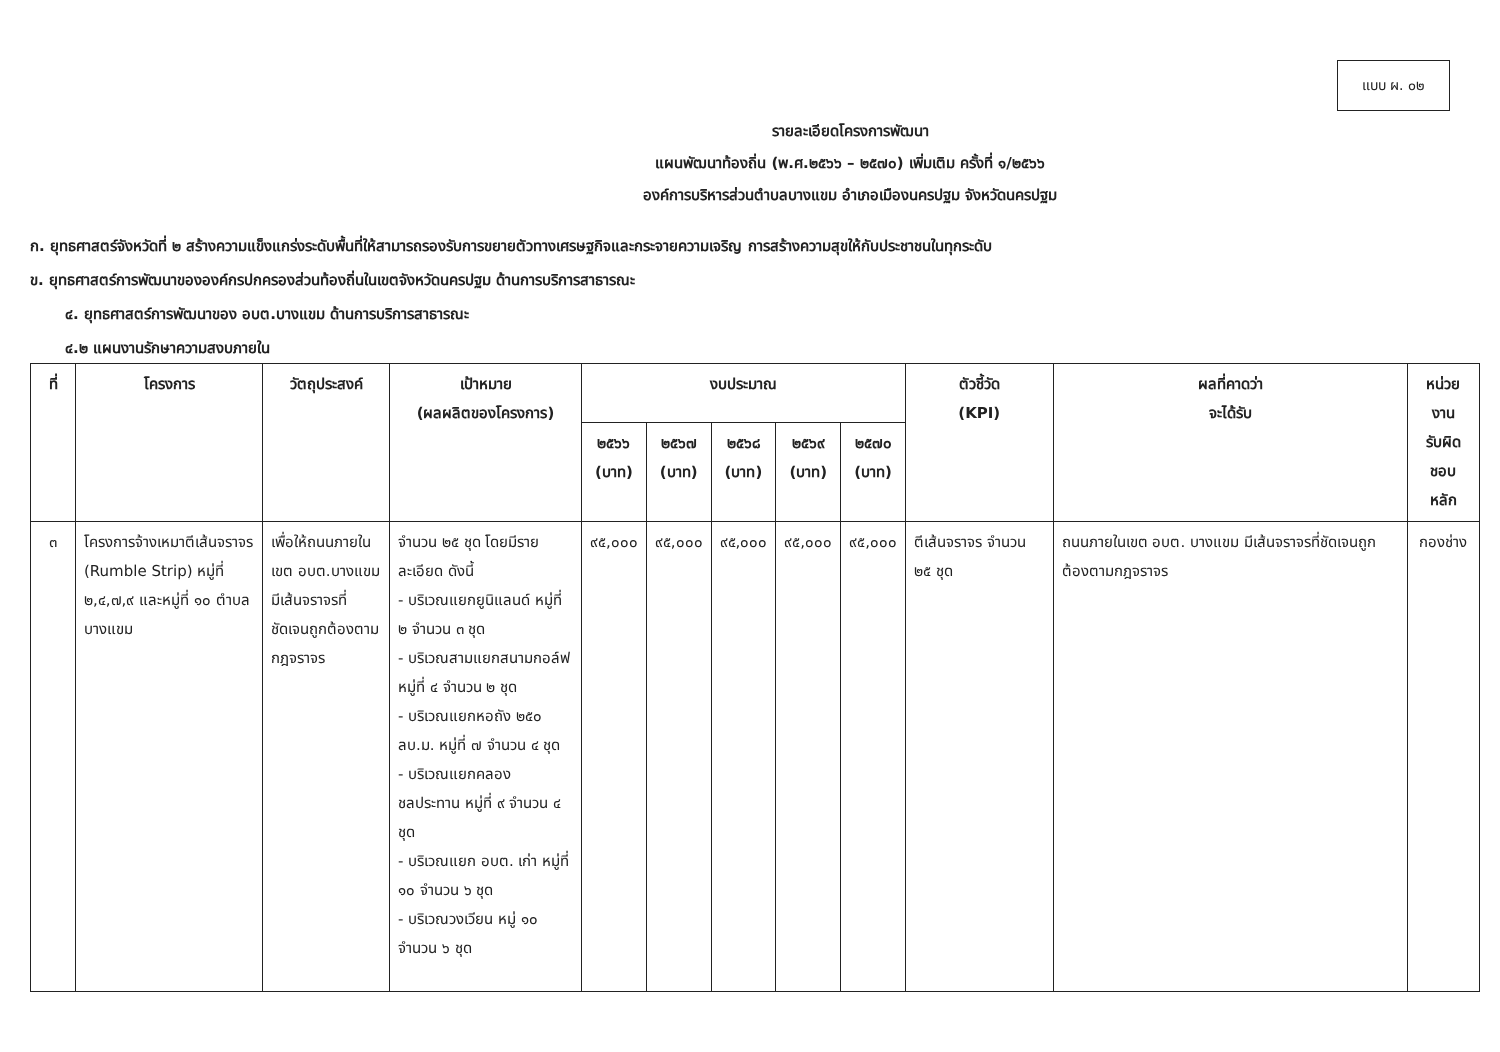แบบ ผ. ๐๒
รายละเอียดโครงการพัฒนา
แผนพัฒนาท้องถิ่น (พ.ศ.๒๕๖๖ – ๒๕๗๐) เพิ่มเติม ครั้งที่ ๑/๒๕๖๖
องค์การบริหารส่วนตำบลบางแขม อำเภอเมืองนครปฐม จังหวัดนครปฐม
ก. ยุทธศาสตร์จังหวัดที่ ๒ สร้างความแข็งแกร่งระดับพื้นที่ให้สามารถรองรับการขยายตัวทางเศรษฐกิจและกระจายความเจริญ การสร้างความสุขให้กับประชาชนในทุกระดับ
ข. ยุทธศาสตร์การพัฒนาขององค์กรปกครองส่วนท้องถิ่นในเขตจังหวัดนครปฐม ด้านการบริการสาธารณะ
๔. ยุทธศาสตร์การพัฒนาของ อบต.บางแขม ด้านการบริการสาธารณะ
๔.๒ แผนงานรักษาความสงบภายใน
| ที่ | โครงการ | วัตถุประสงค์ | เป้าหมาย (ผลผลิตของโครงการ) | งบประมาณ | | | | | ตัวชี้วัด (KPI) | ผลที่คาดว่า จะได้รับ | หน่วยงาน รับผิดชอบ หลัก |
| --- | --- | --- | --- | --- | --- | --- | --- | --- | --- | --- | --- |
| | | | | ๒๕๖๖ (บาท) | ๒๕๖๗ (บาท) | ๒๕๖๘ (บาท) | ๒๕๖๙ (บาท) | ๒๕๗๐ (บาท) | | | |
| ๓ | โครงการจ้างเหมาตีเส้นจราจร (Rumble Strip) หมู่ที่ ๒,๔,๗,๙ และหมู่ที่ ๑๐ ตำบลบางแขม | เพื่อให้ถนนภายในเขต อบต.บางแขม มีเส้นจราจรที่ชัดเจนถูกต้องตามกฎจราจร | จำนวน ๒๕ ชุด โดยมีรายละเอียด ดังนี้ - บริเวณแยกยูนิแลนด์ หมู่ที่ ๒ จำนวน ๓ ชุด - บริเวณสามแยกสนามกอล์ฟ หมู่ที่ ๔ จำนวน ๒ ชุด - บริเวณแยกหอถัง ๒๕๐ ลบ.ม. หมู่ที่ ๗ จำนวน ๔ ชุด - บริเวณแยกคลองชลประทาน หมู่ที่ ๙ จำนวน ๔ ชุด - บริเวณแยก อบต. เก่า หมู่ที่ ๑๐ จำนวน ๖ ชุด - บริเวณวงเวียน หมู่ ๑๐ จำนวน ๖ ชุด | ๙๕,๐๐๐ | ๙๕,๐๐๐ | ๙๕,๐๐๐ | ๙๕,๐๐๐ | ๙๕,๐๐๐ | ตีเส้นจราจร จำนวน ๒๕ ชุด | ถนนภายในเขต อบต. บางแขม มีเส้นจราจรที่ชัดเจนถูกต้องตามกฎจราจร | กองช่าง |